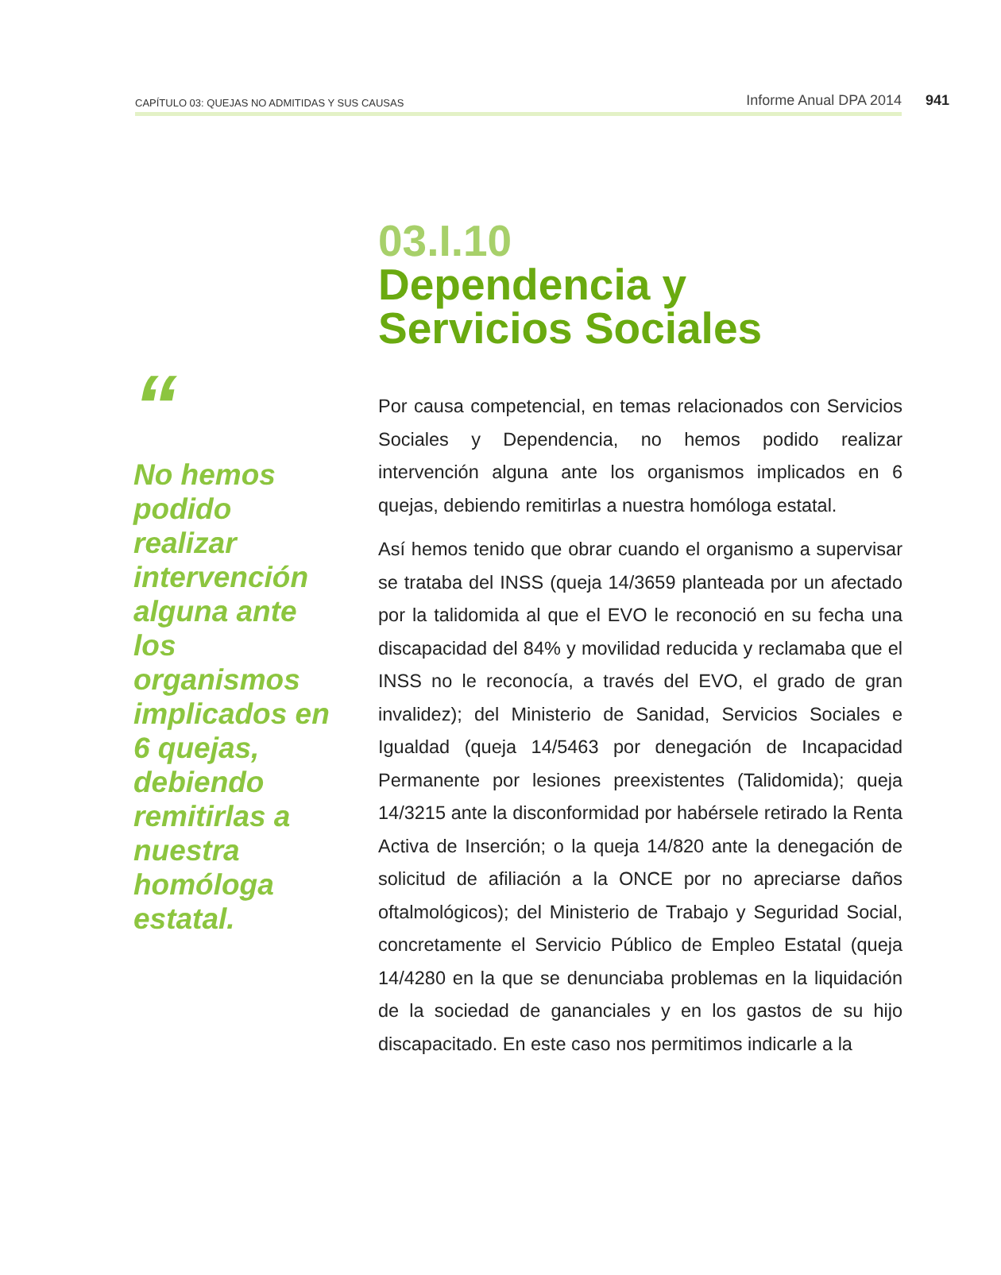CAPÍTULO 03: QUEJAS NO ADMITIDAS Y SUS CAUSAS Informe Anual DPA 2014 941
“
No hemos podido realizar intervención alguna ante los organismos implicados en 6 quejas, debiendo remitirlas a nuestra homóloga estatal.
03.I.10
Dependencia y
Servicios Sociales
Por causa competencial, en temas relacionados con Servicios Sociales y Dependencia, no hemos podido realizar intervención alguna ante los organismos implicados en 6 quejas, debiendo remitirlas a nuestra homóloga estatal.
Así hemos tenido que obrar cuando el organismo a supervisar se trataba del INSS (queja 14/3659 planteada por un afectado por la talidomida al que el EVO le reconoció en su fecha una discapacidad del 84% y movilidad reducida y reclamaba que el INSS no le reconocía, a través del EVO, el grado de gran invalidez); del Ministerio de Sanidad, Servicios Sociales e Igualdad (queja 14/5463 por denegación de Incapacidad Permanente por lesiones preexistentes (Talidomida); queja 14/3215 ante la disconformidad por habérsele retirado la Renta Activa de Inserción; o la queja 14/820 ante la denegación de solicitud de afiliación a la ONCE por no apreciarse daños oftalmológicos); del Ministerio de Trabajo y Seguridad Social, concretamente el Servicio Público de Empleo Estatal (queja 14/4280 en la que se denunciaba problemas en la liquidación de la sociedad de gananciales y en los gastos de su hijo discapacitado. En este caso nos permitimos indicarle a la